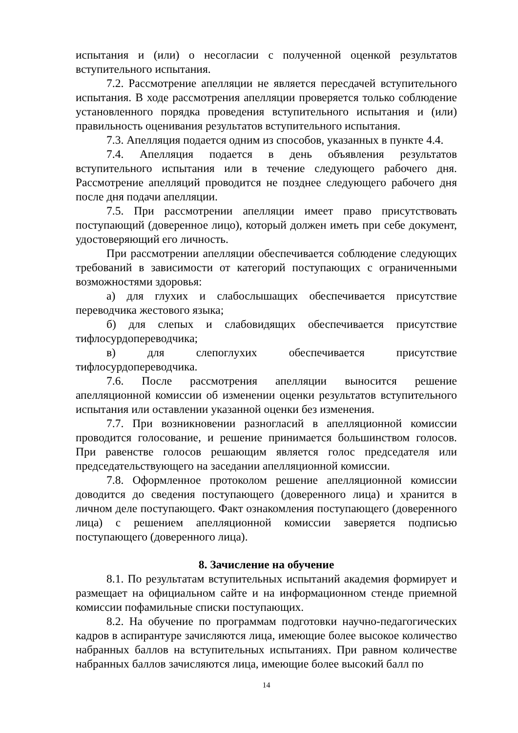испытания и (или) о несогласии с полученной оценкой результатов вступительного испытания.
7.2. Рассмотрение апелляции не является пересдачей вступительного испытания. В ходе рассмотрения апелляции проверяется только соблюдение установленного порядка проведения вступительного испытания и (или) правильность оценивания результатов вступительного испытания.
7.3. Апелляция подается одним из способов, указанных в пункте 4.4.
7.4. Апелляция подается в день объявления результатов вступительного испытания или в течение следующего рабочего дня. Рассмотрение апелляций проводится не позднее следующего рабочего дня после дня подачи апелляции.
7.5. При рассмотрении апелляции имеет право присутствовать поступающий (доверенное лицо), который должен иметь при себе документ, удостоверяющий его личность.
При рассмотрении апелляции обеспечивается соблюдение следующих требований в зависимости от категорий поступающих с ограниченными возможностями здоровья:
а) для глухих и слабослышащих обеспечивается присутствие переводчика жестового языка;
б) для слепых и слабовидящих обеспечивается присутствие тифлосурдопереводчика;
в) для слепоглухих обеспечивается присутствие тифлосурдопереводчика.
7.6. После рассмотрения апелляции выносится решение апелляционной комиссии об изменении оценки результатов вступительного испытания или оставлении указанной оценки без изменения.
7.7. При возникновении разногласий в апелляционной комиссии проводится голосование, и решение принимается большинством голосов. При равенстве голосов решающим является голос председателя или председательствующего на заседании апелляционной комиссии.
7.8. Оформленное протоколом решение апелляционной комиссии доводится до сведения поступающего (доверенного лица) и хранится в личном деле поступающего. Факт ознакомления поступающего (доверенного лица) с решением апелляционной комиссии заверяется подписью поступающего (доверенного лица).
8. Зачисление на обучение
8.1. По результатам вступительных испытаний академия формирует и размещает на официальном сайте и на информационном стенде приемной комиссии пофамильные списки поступающих.
8.2. На обучение по программам подготовки научно-педагогических кадров в аспирантуре зачисляются лица, имеющие более высокое количество набранных баллов на вступительных испытаниях. При равном количестве набранных баллов зачисляются лица, имеющие более высокий балл по
14